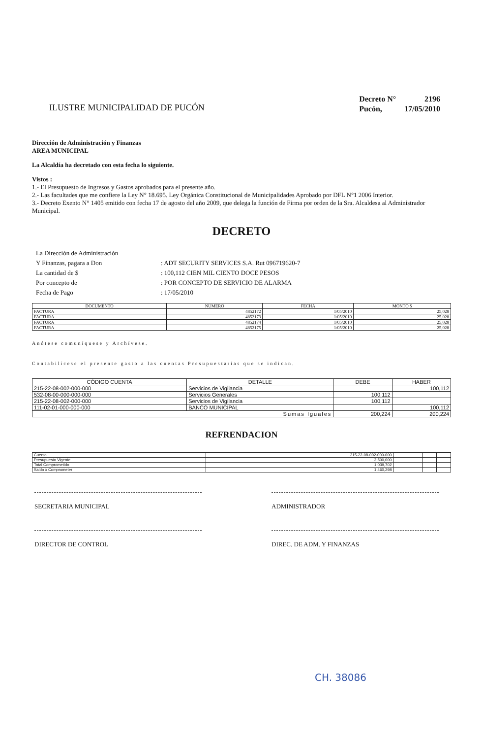ILUSTRE MUNICIPALIDAD DE PUCÓN
| Decreto N° | 2196 |
| Pucón, | 17/05/2010 |
Dirección de Administración y Finanzas
AREA MUNICIPAL
La Alcaldía ha decretado con esta fecha lo siguiente.
Vistos :
1.- El Presupuesto de Ingresos y Gastos aprobados para el presente año.
2.- Las facultades que me confiere la Ley N° 18.695. Ley Orgánica Constitucional de Municipalidades Aprobado por DFL N°1 2006 Interior.
3.- Decreto Exento N° 1405 emitido con fecha 17 de agosto del año 2009, que delega la función de Firma por orden de la Sra. Alcaldesa al Administrador Municipal.
DECRETO
| La Dirección de Administración | |
| Y Finanzas, pagara a Don | : ADT SECURITY SERVICES S.A. Rut 096719620-7 |
| La cantidad de $ | : 100,112 CIEN MIL CIENTO DOCE PESOS |
| Por concepto de | : POR CONCEPTO DE SERVICIO DE ALARMA |
| Fecha de Pago | : 17/05/2010 |
| DOCUMENTO | NUMERO | FECHA | MONTO $ |
| --- | --- | --- | --- |
| FACTURA | 4852172 | 1/05/2010 | 25,028 |
| FACTURA | 4852173 | 1/05/2010 | 25,028 |
| FACTURA | 4852174 | 1/05/2010 | 25,028 |
| FACTURA | 4852175 | 1/05/2010 | 25,028 |
Anótese comuníquese y Archívese.
Contabilícese el presente gasto a las cuentas Presupuestarias que se indican.
| CÓDIGO CUENTA | DETALLE | DEBE | HABER |
| --- | --- | --- | --- |
| 215-22-08-002-000-000 | Servicios de Vigilancia | | 100,112 |
| 532-08-00-000-000-000 | Servicios Generales | 100,112 | |
| 215-22-08-002-000-000 | Servicios de Vigilancia | 100,112 | |
| 111-02-01-000-000-000 | BANCO MUNICIPAL | | 100,112 |
| Sumas Iguales | | 200,224 | 200,224 |
REFRENDACION
| Cuenta | 215-22-08-002-000-000 | | | | |
| Presupuesto Vigente | 2,500,000 | | | | |
| Total Comprometido | 1,039,702 | | | | |
| Saldo x Comprometer | 1,460,298 | | | | |
SECRETARIA MUNICIPAL ADMINISTRADOR
DIRECTOR DE CONTROL DIREC. DE ADM. Y FINANZAS
CH. 38086